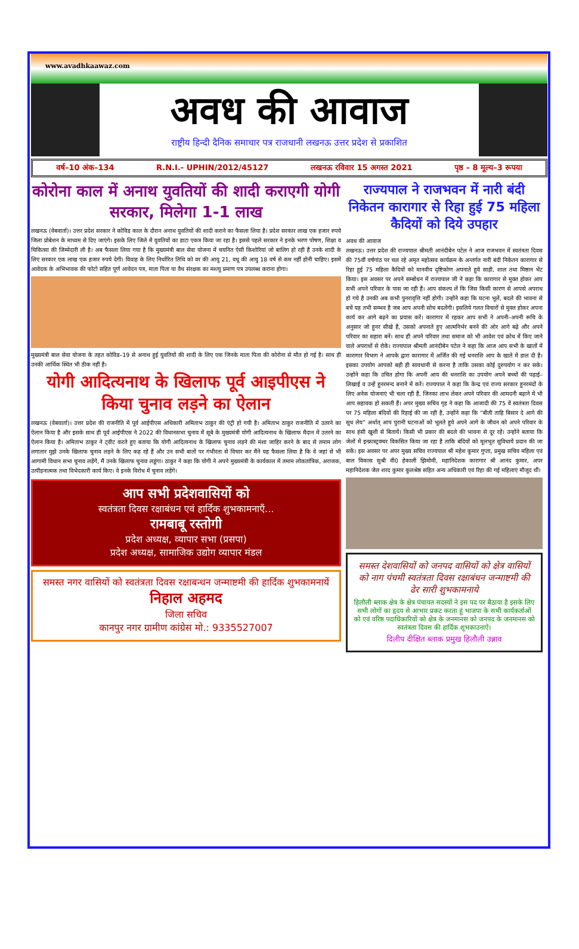www.avadhkaawaz.com
अवध की आवाज
राष्ट्रीय हिन्दी दैनिक समाचार पत्र राजधानी लखनऊ उत्तर प्रदेश से प्रकाशित
वर्ष–10 अंक–134 R.N.I.- UPHIN/2012/45127 लखनऊ रविवार 15 अगस्त 2021 पृष्ठ – 8 मूल्य–3 रूपया
कोरोना काल में अनाथ युवतियों की शादी कराएगी योगी सरकार, मिलेगा 1-1 लाख
लखनऊ (वेबवार्ता)। उत्तर प्रदेश सरकार ने कोविड काल के दौरान अनाथ युवतियों की शादी कराने का फैसला लिया है। प्रदेश सरकार लाख एक हजार रुपये जिला प्रोबेशन के माध्यम से दिए जाएंगे। इसके लिए जिले में युवतियों का डाटा एकत्र किया जा रहा है। इससे पहले सरकार ने इनके भरण पोषण, शिक्षा व चिकित्सा की जिम्मेदारी ली है। अब फैसला लिया गया है कि मुख्यमंत्री बाल सेवा योजना में चयनित ऐसी किशोरियां जो बालिग हो रही हैं उनके शादी के लिए सरकार एक लाख एक हजार रुपये देगी। विवाह के लिए निर्धारित तिथि को वर की आयु 21, वधू की आयु 18 वर्ष से कम नहीं होनी चाहिए। इसमें आवेदक के अभिभावक की फोटो सहित पूर्ण आवेदन पत्र, माता पिता या वैध संरक्षक का मश्त्यु प्रमाण पत्र उपलब्ध कराना होगा।
मुख्यमंत्री बाल सेवा योजना के तहत कोविड–19 से अनाथ हुई युवतियों की शादी के लिए एक जिनके माता पिता की कोरोना से मौत हो गई है। साथ ही उनकी आर्थिक स्थित भी ठीक नहीं है।
योगी आदित्यनाथ के खिलाफ पूर्व आइपीएस ने किया चुनाव लड़ने का ऐलान
लखनऊ (वेबवार्ता)। उत्तर प्रदेश की राजनीति में पूर्व आईपीएस अधिकारी अमिताभ ठाकुर की एंट्री हो गयी है। अमिताभ ठाकुर राजनीति में उतरने का ऐलान किया है और इसके साथ ही पूर्व आईपीएस ने 2022 की विधानसभा चुनाव में सूबे के मुख्यमंत्री योगी आदित्यनाथ के खिलाफ मैदान में उतरने का ऐलान किया है। अमिताभ ठाकुर ने ट्वीट करते हुए बताया कि योगी आदित्यनाथ के खिलाफ चुनाव लड़ने की मंशा जाहिर करने के बाद से तमाम लोग लगातार मुझे उनके खिलाफ चुनाव लड़ने के लिए कह रहे हैं और उन सभी बातों पर गंभीरता से विचार कर मैंने यह फैसला लिया है कि वे जहां से भी आगामी विधान सभा चुनाव लड़ेंगे, मैं उनके खिलाफ चुनाव लडूंगा। ठाकुर ने कहा कि योगी ने अपने मुख्यमंत्री के कार्यकाल में तमाम लोकतांत्रिक, अराजक, उत्पीड़नात्मक तथा विभेदकारी कार्य किए। वे इनके विरोध में चुनाव लड़ेंगे।
आप सभी प्रदेशवासियों को
स्वतंत्रता दिवस रक्षाबंधन एवं हार्दिक शुभकामनाएँ...
रामबाबू रस्तोगी
प्रदेश अध्यक्ष, व्यापार सभा (प्रसपा)
प्रदेश अध्यक्ष, सामाजिक उद्योग व्यापार मंडल
समस्त नगर वासियों को स्वतंत्रता दिवस रक्षाबन्धन जन्माष्टमी की हार्दिक शुभकामनायें
निहाल अहमद
जिला सचिव
कानपुर नगर ग्रामीण कांग्रेस मो.: 9335527007
राज्यपाल ने राजभवन में नारी बंदी निकेतन कारागार से रिहा हुई 75 महिला कैदियों को दिये उपहार
अवध की आवाज
लखनऊ। उत्तर प्रदेश की राज्यपाल श्रीमती आनंदीबेन पटेल ने आज राजभवन में स्वतंत्रता दिवस की 75वीं वर्षगांठ पर चल रहे अमृत महोत्सव कार्यक्रम के अन्तर्गत नारी बंदी निकेतन कारागार से रिहा हुई 75 महिला कैदियों को मानवीय दृष्टिकोण अपनाते हुये साड़ी, शाल तथा मिष्ठान भेंट किया। इस अवसर पर अपने सम्बोधन में राज्यपाल जी ने कहा कि कारागार से मुक्त होकर आप सभी अपने परिवार के पास जा रही हैं। आप संकल्प लें कि जिस किसी कारण से आपसे अपराध हो गये है उनकी अब कभी पुनरावृत्ति नहीं होगी। उन्होंने कहा कि घटना भूलें, बदले की भावना से बचें यह तभी सम्भव है जब आप अपनी सोच बदलेंगी। इसलिये गलत विचारों से मुक्त होकर अपना कार्य कर आगे बढ़ने का प्रयास करें। कारागार में रहकर आप सभी ने अपनी–अपनी रूचि के अनुसार जो हुनर सीखे हैं, उसको अपनाते हुए आत्मनिर्भर बनने की ओर आगे बढ़े और अपने परिवार का सहारा बनें। साथ ही अपने परिवार तथा समाज को भी आवेश एवं क्रोध में किए जाने वाले अपराधों से रोकें। राज्यपाल श्रीमती आनंदीबेन पटेल ने कहा कि आज आप सभी के खातों में कारागार विभाग ने आपके द्वारा कारागार में अर्जित की गई धनराशि आप के खाते में डाल दी है। इसका उपयोग आपको बड़ी ही सावधानी से करना है ताकि उसका कोई दुरुपयोग न कर सके। उन्होंने कहा कि उचित होगा कि अपनी आय की धनराशि का उपयोग अपने बच्चों की पढ़ाई–लिखाई व उन्हें हुनरमन्द बनाने में करें। राज्यपाल ने कहा कि केन्द्र एवं राज्य सरकार हुनरमंदों के लिए अनेक योजनाएं भी चला रही हैं, जिनका लाभ लेकर अपने परिवार की आमदनी बढ़ाने में भी आप सहायक हो सकती हैं। अपर मुख्य सचिव गृह ने कहा कि आजादी की 75 वें स्वतंत्रता दिवस पर 75 महिला बंदियों की रिहाई की जा रही है, उन्होंने कहा कि “बीती ताहि बिसार दे आगे की सुध लेय” अर्थात् आप पुरानी घटनाओं को भूलते हुये अपने आगे के जीवन को अपने परिवार के साथ हंसी खुशी से बितायें। किसी भी प्रकार की बदले की भावना से दूर रहें। उन्होंने बताया कि जेलों में इन्फ्रास्ट्रक्चर विकसित किया जा रहा है ताकि बंदियों को मूलभूत सुविधायें प्रदान की जा सकें। इस अवसर पर अपर मुख्य सचिव राज्यपाल श्री महेश कुमार गुप्ता, प्रमुख सचिव महिला एवं बाल विकास सुश्री वी0 हेकाली झिमोमी, महानिदेशक कारागार श्री आनंद कुमार, अपर महानिदेशक जेल शरद कुमार कुलश्रेष्ठ सहित अन्य अधिकारी एवं रिहा की गई महिलाएं मौजूद थीं।
समस्त देशवासियों को जनपद वासियों को क्षेत्र वासियों को नाग पंचमी स्वतंत्रता दिवस रक्षाबंधन जन्माष्टमी की ढेर सारी शुभकामनाये
हिलौली ब्लाक क्षेत्र के क्षेत्र पंचायत सदस्यों ने इस पद पर बैठाया है इसके लिए सभी लोगों का हृदय से आभार प्रकट करता हूं भाजपा के सभी कार्यकर्ताओं को एवं वरिष्ठ पदाधिकारियों को क्षेत्र के जनमानस को जनपद के जनमानस को स्वतंत्रता दिवस की हार्दिक शूभकाउनाऐं।
दिलीप दीक्षित ब्लाक प्रमुख हिलौली उन्नाव